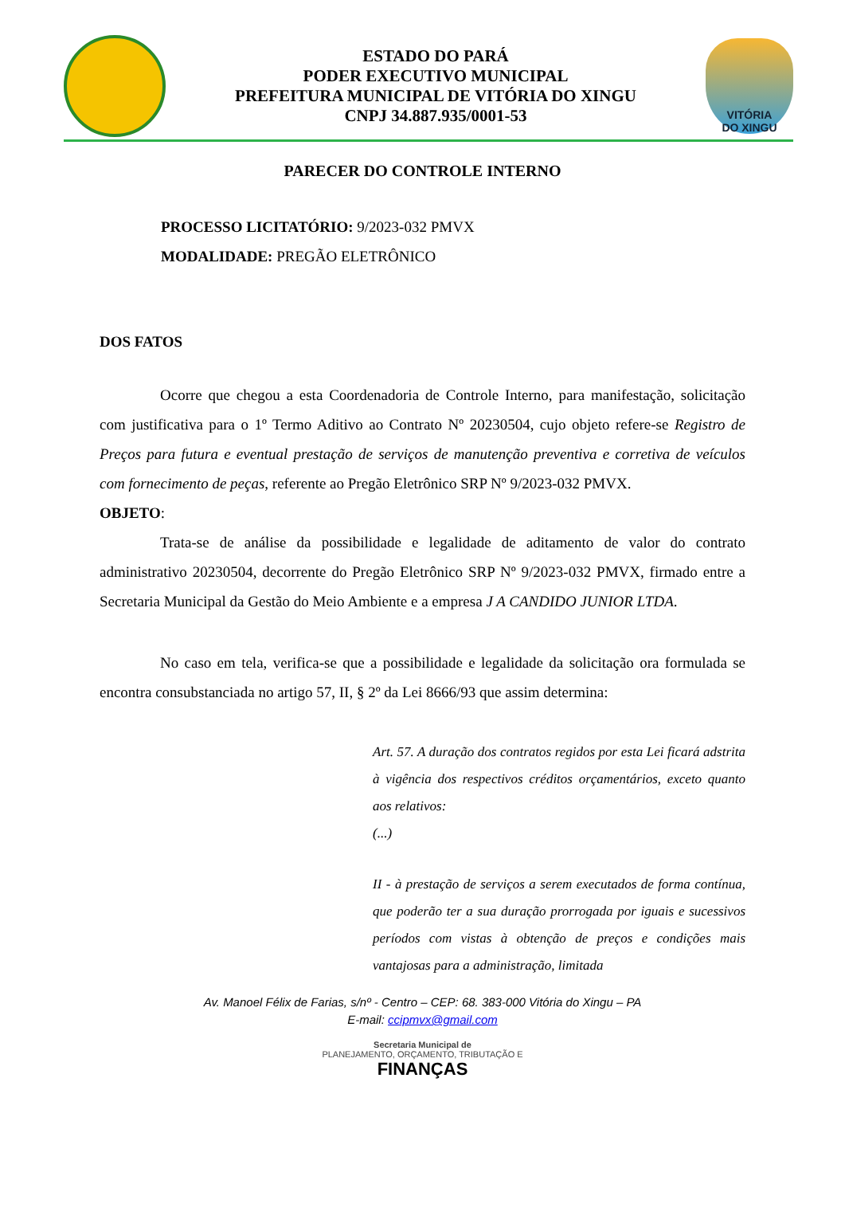ESTADO DO PARÁ
PODER EXECUTIVO MUNICIPAL
PREFEITURA MUNICIPAL DE VITÓRIA DO XINGU
CNPJ 34.887.935/0001-53
VITÓRIA
DO XINGU
PARECER DO CONTROLE INTERNO
PROCESSO LICITATÓRIO: 9/2023-032 PMVX
MODALIDADE: PREGÃO ELETRÔNICO
DOS FATOS
Ocorre que chegou a esta Coordenadoria de Controle Interno, para manifestação, solicitação com justificativa para o 1º Termo Aditivo ao Contrato Nº 20230504, cujo objeto refere-se Registro de Preços para futura e eventual prestação de serviços de manutenção preventiva e corretiva de veículos com fornecimento de peças, referente ao Pregão Eletrônico SRP Nº 9/2023-032 PMVX.
OBJETO:
Trata-se de análise da possibilidade e legalidade de aditamento de valor do contrato administrativo 20230504, decorrente do Pregão Eletrônico SRP Nº 9/2023-032 PMVX, firmado entre a Secretaria Municipal da Gestão do Meio Ambiente e a empresa J A CANDIDO JUNIOR LTDA.
No caso em tela, verifica-se que a possibilidade e legalidade da solicitação ora formulada se encontra consubstanciada no artigo 57, II, § 2º da Lei 8666/93 que assim determina:
Art. 57. A duração dos contratos regidos por esta Lei ficará adstrita à vigência dos respectivos créditos orçamentários, exceto quanto aos relativos:
(...)
II - à prestação de serviços a serem executados de forma contínua, que poderão ter a sua duração prorrogada por iguais e sucessivos períodos com vistas à obtenção de preços e condições mais vantajosas para a administração, limitada
Av. Manoel Félix de Farias, s/nº - Centro – CEP: 68. 383-000 Vitória do Xingu – PA
E-mail: ccipmvx@gmail.com
Secretaria Municipal de
PLANEJAMENTO, ORÇAMENTO, TRIBUTAÇÃO E
FINANÇAS